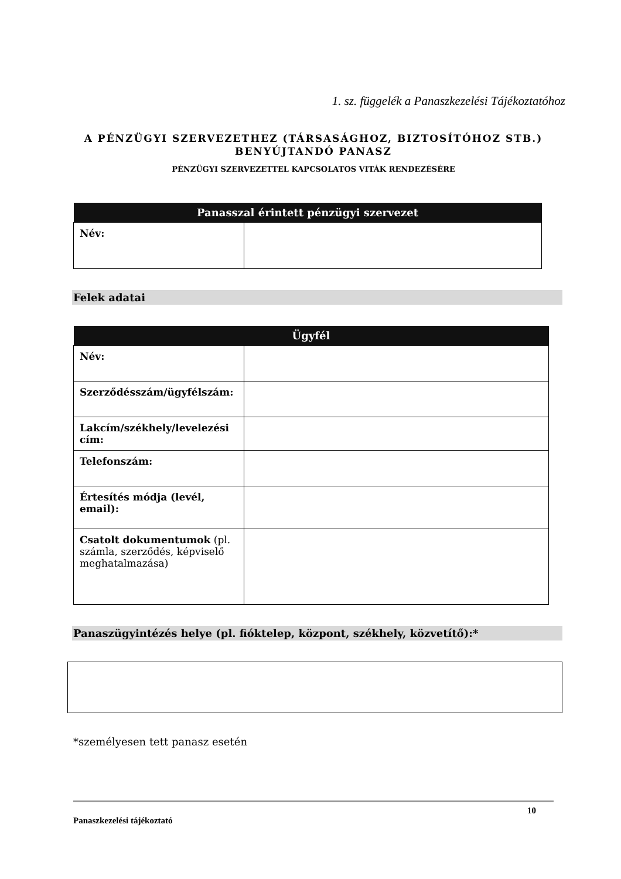1. sz. függelék a Panaszkezelési Tájékoztatóhoz
A PÉNZÜGYI SZERVEZETHEZ (TÁRSASÁGHOZ, BIZTOSÍTÓHOZ STB.)
BENYÚJTANDÓ PANASZ
PÉNZÜGYI SZERVEZETTEL KAPCSOLATOS VITÁK RENDEZÉSÉRE
| Panasszal érintett pénzügyi szervezet | |
| --- | --- |
| Név: | |
Felek adatai
| Ügyfél | |
| --- | --- |
| Név: | |
| Szerződésszám/ügyfélszám: | |
| Lakcím/székhely/levelezési cím: | |
| Telefonszám: | |
| Értesítés módja (levél, email): | |
| Csatolt dokumentumok (pl. számla, szerződés, képviselő meghatalmazása) | |
Panaszügyintézés helye (pl. fióktelep, központ, székhely, közvetítő):*
*személyesen tett panasz esetén
10
Panaszkezelési tájékoztató